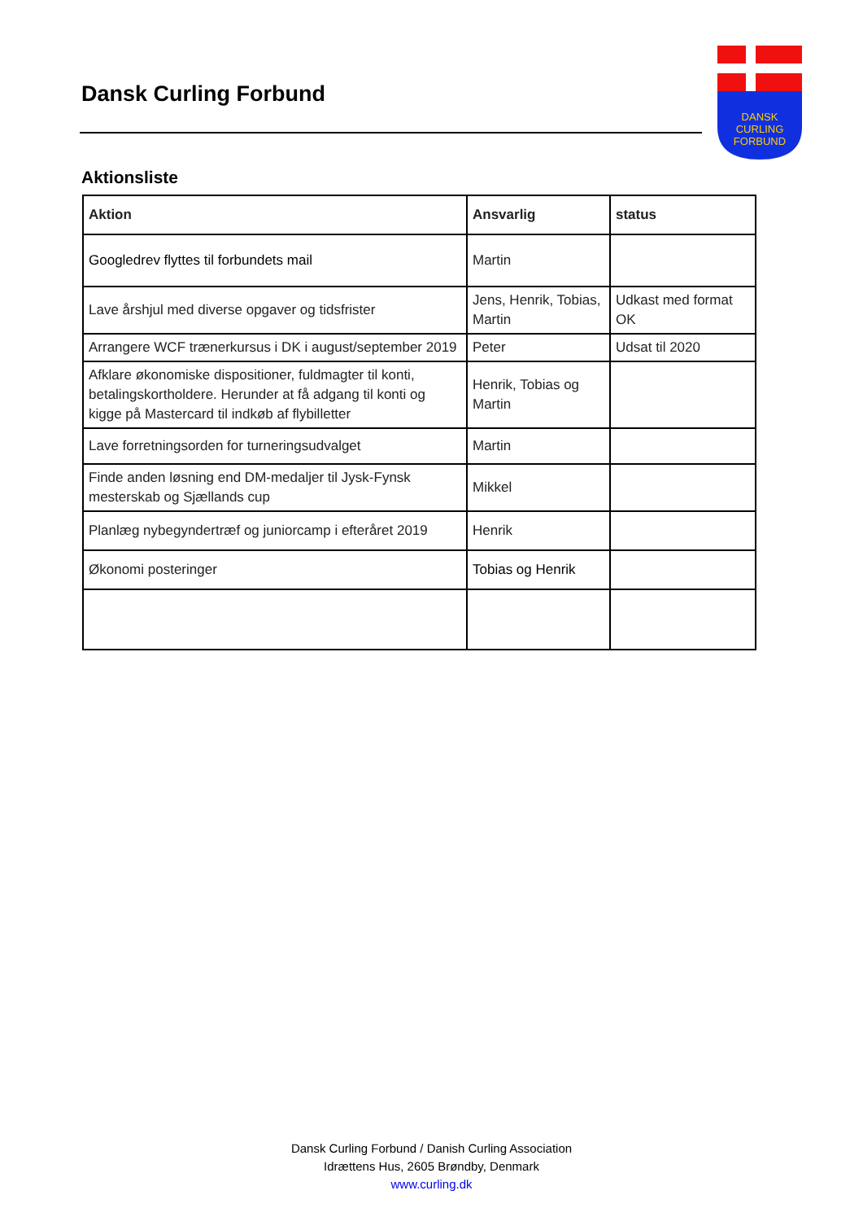Dansk Curling Forbund
DANSK
CURLING
FORBUND
Aktionsliste
| Aktion | Ansvarlig | status |
| --- | --- | --- |
| Googledrev flyttes til forbundets mail | Martin | |
| Lave årshjul med diverse opgaver og tidsfrister | Jens, Henrik, Tobias, Martin | Udkast med format OK |
| Arrangere WCF trænerkursus i DK i august/september 2019 | Peter | Udsat til 2020 |
| Afklare økonomiske dispositioner, fuldmagter til konti, betalingskortholdere. Herunder at få adgang til konti og kigge på Mastercard til indkøb af flybilletter | Henrik, Tobias og Martin | |
| Lave forretningsorden for turneringsudvalget | Martin | |
| Finde anden løsning end DM-medaljer til Jysk-Fynsk mesterskab og Sjællands cup | Mikkel | |
| Planlæg nybegyndertræf og juniorcamp i efteråret 2019 | Henrik | |
| Økonomi posteringer | Tobias og Henrik | |
Dansk Curling Forbund / Danish Curling Association
Idrættens Hus, 2605 Brøndby, Denmark
www.curling.dk